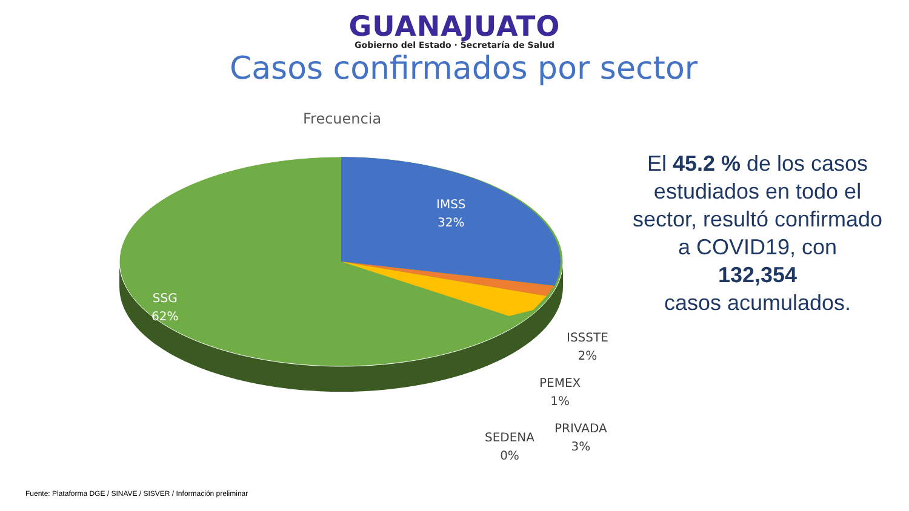GUANAJUATO
Gobierno del Estado · Secretaría de Salud
Casos confirmados por sector
Frecuencia
IMSS
32%
SSG
62%
ISSSTE
2%
PEMEX
1%
PRIVADA
3%
SEDENA
0%
El 45.2 % de los casos estudiados en todo el sector, resultó confirmado a COVID19, con
132,354
casos acumulados.
Fuente: Plataforma DGE / SINAVE / SISVER / Información preliminar